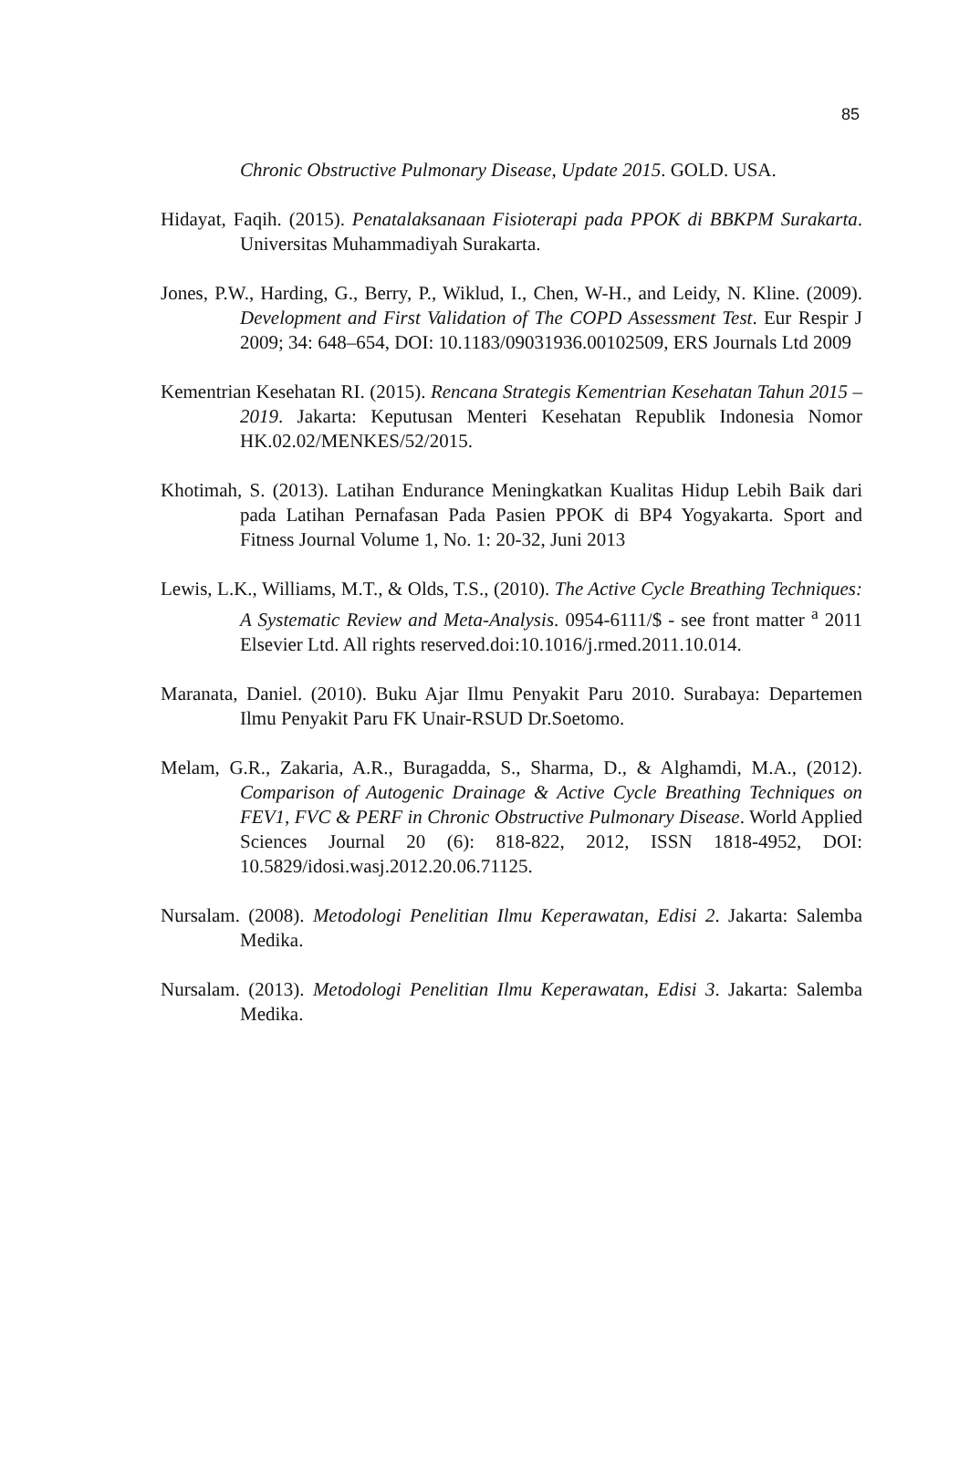85
Chronic Obstructive Pulmonary Disease, Update 2015. GOLD. USA.
Hidayat, Faqih. (2015). Penatalaksanaan Fisioterapi pada PPOK di BBKPM Surakarta. Universitas Muhammadiyah Surakarta.
Jones, P.W., Harding, G., Berry, P., Wiklud, I., Chen, W-H., and Leidy, N. Kline. (2009). Development and First Validation of The COPD Assessment Test. Eur Respir J 2009; 34: 648–654, DOI: 10.1183/09031936.00102509, ERS Journals Ltd 2009
Kementrian Kesehatan RI. (2015). Rencana Strategis Kementrian Kesehatan Tahun 2015 – 2019. Jakarta: Keputusan Menteri Kesehatan Republik Indonesia Nomor HK.02.02/MENKES/52/2015.
Khotimah, S. (2013). Latihan Endurance Meningkatkan Kualitas Hidup Lebih Baik dari pada Latihan Pernafasan Pada Pasien PPOK di BP4 Yogyakarta. Sport and Fitness Journal Volume 1, No. 1: 20-32, Juni 2013
Lewis, L.K., Williams, M.T., & Olds, T.S., (2010). The Active Cycle Breathing Techniques: A Systematic Review and Meta-Analysis. 0954-6111/$ - see front matter <sup>a</sup> 2011 Elsevier Ltd. All rights reserved.doi:10.1016/j.rmed.2011.10.014.
Maranata, Daniel. (2010). Buku Ajar Ilmu Penyakit Paru 2010. Surabaya: Departemen Ilmu Penyakit Paru FK Unair-RSUD Dr.Soetomo.
Melam, G.R., Zakaria, A.R., Buragadda, S., Sharma, D., & Alghamdi, M.A., (2012). Comparison of Autogenic Drainage & Active Cycle Breathing Techniques on FEV1, FVC & PERF in Chronic Obstructive Pulmonary Disease. World Applied Sciences Journal 20 (6): 818-822, 2012, ISSN 1818-4952, DOI: 10.5829/idosi.wasj.2012.20.06.71125.
Nursalam. (2008). Metodologi Penelitian Ilmu Keperawatan, Edisi 2. Jakarta: Salemba Medika.
Nursalam. (2013). Metodologi Penelitian Ilmu Keperawatan, Edisi 3. Jakarta: Salemba Medika.